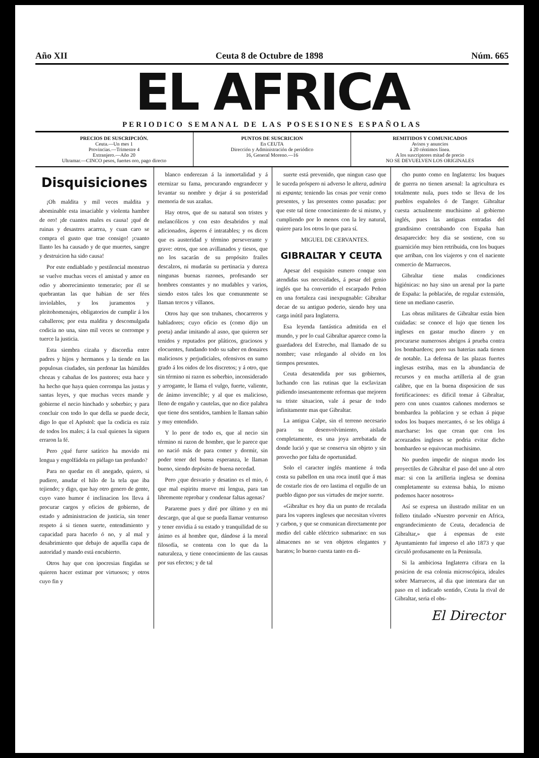Año XII Ceuta 8 de Octubre de 1898 Núm. 665
EL AFRICA
PERIODICO SEMANAL DE LAS POSESIONES ESPAÑOLAS
PRECIOS DE SUSCRIPCIÓN.
Ceuta.—Un mes 1
Provincias.—Trimestre 4
Extranjero.—Año 20
Ultramar.—CINCO pesos, fuertes oro, pago directo
PUNTOS DE SUSCRICION
En CEUTA
Dirección y Administración de periódico
16, General Moreno.—16
REMITIDOS Y COMUNICADOS
Avisos y anuncios
á 20 céntimos línea.
A los suscriptores mitad de precio
NO SE DEVUELVEN LOS ORIGINALES
Disquisiciones
¡Oh maldita y mil veces maldita y abominable esta insaciable y violenta hambre de oro! ¡de cuantos males es causa! ¡qué de ruinas y desastres acarrea, y cuan caro se compra el gusto que trae consigo! ¡cuanto llanto les ha causado y de que muertes, sangre y destruicion ha sido causa!
Por este endiablado y pestilencial monstruo se vuelve muchas veces el amistad y amor en odio y aborrecimiento temerario; por él se quebrantan las que habian de ser fées inviolables, y los juramentos y pleitohomenajes, obligatorios de cumplir á los caballeros; por esta maldita y descomulgada codicia no una, sino mil veces se corrompe y tuerce la justicia.
Esta siembra cizaña y discordia entre padres y hijos y hermanos y la tiende en las populosas ciudades, sin perdonar las húmildes chozas y cabañas de los pastores; esta hace y ha hecho que haya quien corrompa las justas y santas leyes, y que muchas veces mande y gobierne el necio hinchado y soberbio; y para concluir con todo lo que della se puede decir, digo lo que el Apóstol: que la codicia es raiz de todos los males; á la cual quienes la siguen erraron la fé.
Pero ¿qué furor satírico ha movido mi lengua y engolfádola en piélago tan profundo?
Para no quedar en él anegado, quiero, si pudiere, anudar el hilo de la tela que iba tejiendo; y digo, que hay otro genero de gente, cuyo vano humor é inclinacion los lleva á procurar cargos y oficios de gobierno, de estado y administracion de justicia, sin tener respeto á si tienen suerte, entendimiento y capacidad para hacerlo ó no, y al mal y desabrimiento que debajo de aquella capa de autoridad y mando está encubierto.
Otros hay que con ipocresias fingidas se quieren hacer estimar por virtuosos; y otros cuyo fin y
blanco enderezan á la inmortalidad y á eternizar su fama, procurando engrandecer y levantar su nombre y dejar á su posteridad memoria de sus azañas.
Hay otros, que de su natural son tristes y melancólicos y con esto desabridos y mal adicionados, ásperos é intratables; y os dicen que es austeridad y término perseverante y grave: otros, que son avillanados y tiesos, que no los sacarán de su propósito frailes descalzos, ni mudarán su pertinacia y dureza ningunas buenas razones, profesando ser hombres constantes y no mudables y varios, siendo estos tales los que comunmente se llaman tercos y villanos.
Otros hay que son truhanes, chocarreros y habladores; cuyo oficio es (como dijo un poeta) andar imitando al asno, que quieren ser tenidos y reputados por pláticos, graciosos y elocuentes, fundando todo su saber en donaires maliciosos y perjudiciales, ofensivos en sumo grado á los oidos de los discretos; y á otro, que sin término ni razon es soberbio, inconsiderado y arrogante, le llama el vulgo, fuerte, valiente, de ánimo invencible; y al que es malicioso, lleno de engaño y cautelas, que no dice palabra que tiene dos sentidos, tambien le llaman sabio y muy entendido.
Y lo peor de todo es, que al necio sin término ni razon de hombre, que le parece que no nació más de para comer y dormir, sin poder tener del buena esperanza, le llaman bueno, siendo depósito de buena necedad.
Pero ¿que desvario y desatino es el mio, ó que mal espiritu mueve mi lengua, para tan libremente reprobar y condenar faltas agenas?
Parareme pues y diré por último y en mi descargo, que al que se pueda llamar venturoso y tener envidia á su estado y tranquilidad de su ánimo es al hombre que, dándose á la moral filosofía, se contenta con lo que da la naturaleza, y tiene conocimiento de las causas por sus efectos; y de tal
suerte está prevenido, que ningun caso que le suceda próspero ni adverso le altera, admira ni espanta; teniendo las cosas por venir como presentes, y las presentes como pasadas: por que este tal tiene conocimiento de si mismo, y cumpliendo por lo menos con la ley natural, quiere para los otros lo que para sí.
MIGUEL DE CERVANTES.
GIBRALTAR Y CEUTA
Apesar del esquisito esmero conque son atendidas sus necesidades, á pesar del genio inglés que ha convertido el escarpado Peñon en una fortaleza casi inexpugnable: Gibraltar decae de su antiguo poderio, siendo hoy una carga inútil para Inglaterra.
Esa leyenda fantástica admitida en el mundo, y por lo cual Gibraltar aparece como la guardadora del Estrecho, mal llamado de su nombre; vase relegando al olvido en los tiempos presentes.
Ceuta desatendida por sus gobiernos, luchando con las rutinas que la esclavizan pidiendo insesantemente reformas que mejoren su triste situacion, vale á pesar de todo infinitamente mas que Gibraltar.
La antigua Calpe, sin el terreno necesario para su desenvolvimiento, aislada completamente, es una joya arrebatada de donde lució y que se conserva sin objeto y sin provecho por falta de oportunidad.
Solo el caracter inglés mantiene á toda costa su pabellon en una roca inutil que á mas de costarle rios de oro lastima el orgullo de un pueblo digno por sus virtudes de mejor suerte.
«Gibraltar es hoy dia un punto de recalada para los vapores ingleses que necesitan víveres y carbon, y que se comunican directamente por medio del cable eléctrico submarino: en sus almacenes no se ven objetos elegantes y baratos; lo bueno cuesta tanto en di-
cho punto como en Inglaterra: los buques de guerra no tienen arsenal: la agricultura es totalmente nula, pues todo se lleva de los pueblos españoles ó de Tanger. Gibraltar cuesta actualmente muchisimo al gobierno inglés, pues las antiguas entradas del grandisimo contrabando con España han desaparecido: hoy dia se sostiene, con su guarnición muy bien retribuida, con los buques que arriban, con los viajeros y con el naciente comercio de Marruecos.
Gibraltar tiene malas condiciones higiénicas: no hay sino un arenal por la parte de España: la población, de regular extensión, tiene un mediano caserio.
Las obras militares de Gibraltar están bien cuidadas: se conoce el lujo que tienen los ingleses en gastar mucho dinero y en procurarse numerosos abrigos á prueba contra los bombardeos; pero sus baterias nada tienen de notable. La defensa de las plazas fuertes inglesas estriba, mas en la abundancia de recursos y en mucha artilleria al de gran calibre, que en la buena disposicion de sus fortificaciones: es dificil tomar á Gibraltar, pero con unos cuantos cañones modernos se bombardea la poblacion y se echan á pique todos los buques mercantes, ó se les obliga á marcharse: los que crean que con los acorazados ingleses se podria evitar dicho bombardeo se equivocan muchisimo.
No pueden impedir de ningun modo los proyectiles de Gibraltar el paso del uno al otro mar: si con la artilleria inglesa se domina completamente su extensa bahia, lo mismo podemos hacer nosotros»
Así se expresa un ilustrado militar en un folleto titulado «Nuestro porvenir en Africa, engrandecimiento de Ceuta, decadencia de Gibraltar,» que á espensas de este Ayuntamiento fué impreso el año 1873 y que circuló profusamente en la Peninsula.
Si la ambiciosa Inglaterra cifrara en la posicion de esa colonia microscópica, ideales sobre Marruecos, al dia que intentara dar un paso en el indicado sentido, Ceuta la rival de Gibraltar, seria el obs-
El Director